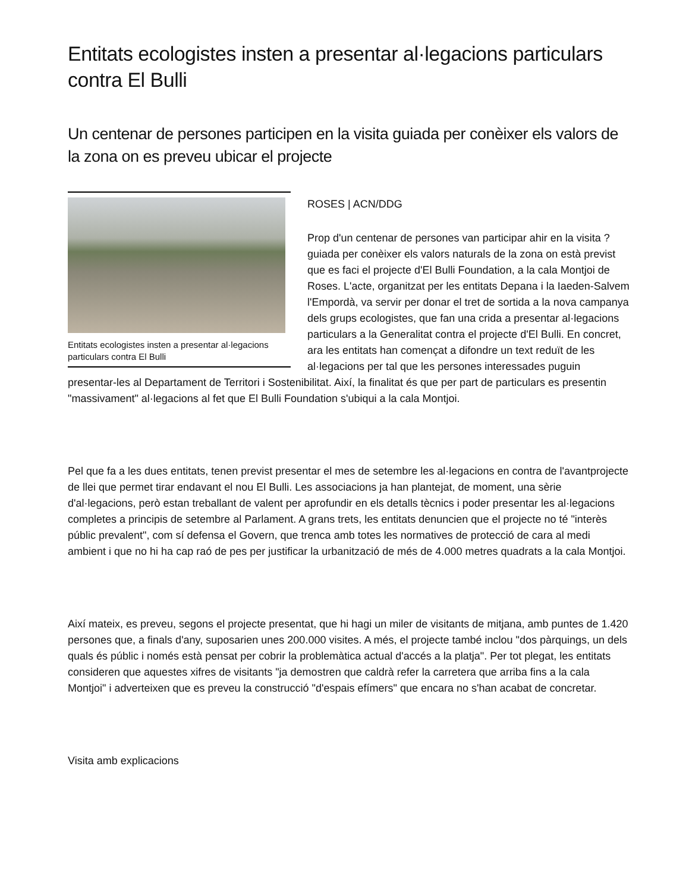Entitats ecologistes insten a presentar al·legacions particulars contra El Bulli
Un centenar de persones participen en la visita guiada per conèixer els valors de la zona on es preveu ubicar el projecte
Entitats ecologistes insten a presentar al·legacions particulars contra El Bulli
ROSES | ACN/DDG
Prop d'un centenar de persones van participar ahir en la visita ?guiada per conèixer els valors naturals de la zona on està previst que es faci el projecte d'El Bulli Foundation, a la cala Montjoi de Roses. L'acte, organitzat per les entitats Depana i la Iaeden-Salvem l'Empordà, va servir per donar el tret de sortida a la nova campanya dels grups ecologistes, que fan una crida a presentar al·legacions particulars a la Generalitat contra el projecte d'El Bulli. En concret, ara les entitats han començat a difondre un text reduït de les al·legacions per tal que les persones interessades puguin presentar-les al Departament de Territori i Sostenibilitat. Així, la finalitat és que per part de particulars es presentin "massivament" al·legacions al fet que El Bulli Foundation s'ubiqui a la cala Montjoi.
Pel que fa a les dues entitats, tenen previst presentar el mes de setembre les al·legacions en contra de l'avantprojecte de llei que permet tirar endavant el nou El Bulli. Les associacions ja han plantejat, de moment, una sèrie d'al·legacions, però estan treballant de valent per aprofundir en els detalls tècnics i poder presentar les al·legacions completes a principis de setembre al Parlament. A grans trets, les entitats denuncien que el projecte no té "interès públic prevalent", com sí defensa el Govern, que trenca amb totes les normatives de protecció de cara al medi ambient i que no hi ha cap raó de pes per justificar la urbanització de més de 4.000 metres quadrats a la cala Montjoi.
Així mateix, es preveu, segons el projecte presentat, que hi hagi un miler de visitants de mitjana, amb puntes de 1.420 persones que, a finals d'any, suposarien unes 200.000 visites. A més, el projecte també inclou "dos pàrquings, un dels quals és públic i només està pensat per cobrir la problemàtica actual d'accés a la platja". Per tot plegat, les entitats consideren que aquestes xifres de visitants "ja demostren que caldrà refer la carretera que arriba fins a la cala Montjoi" i adverteixen que es preveu la construcció "d'espais efímers" que encara no s'han acabat de concretar.
Visita amb explicacions